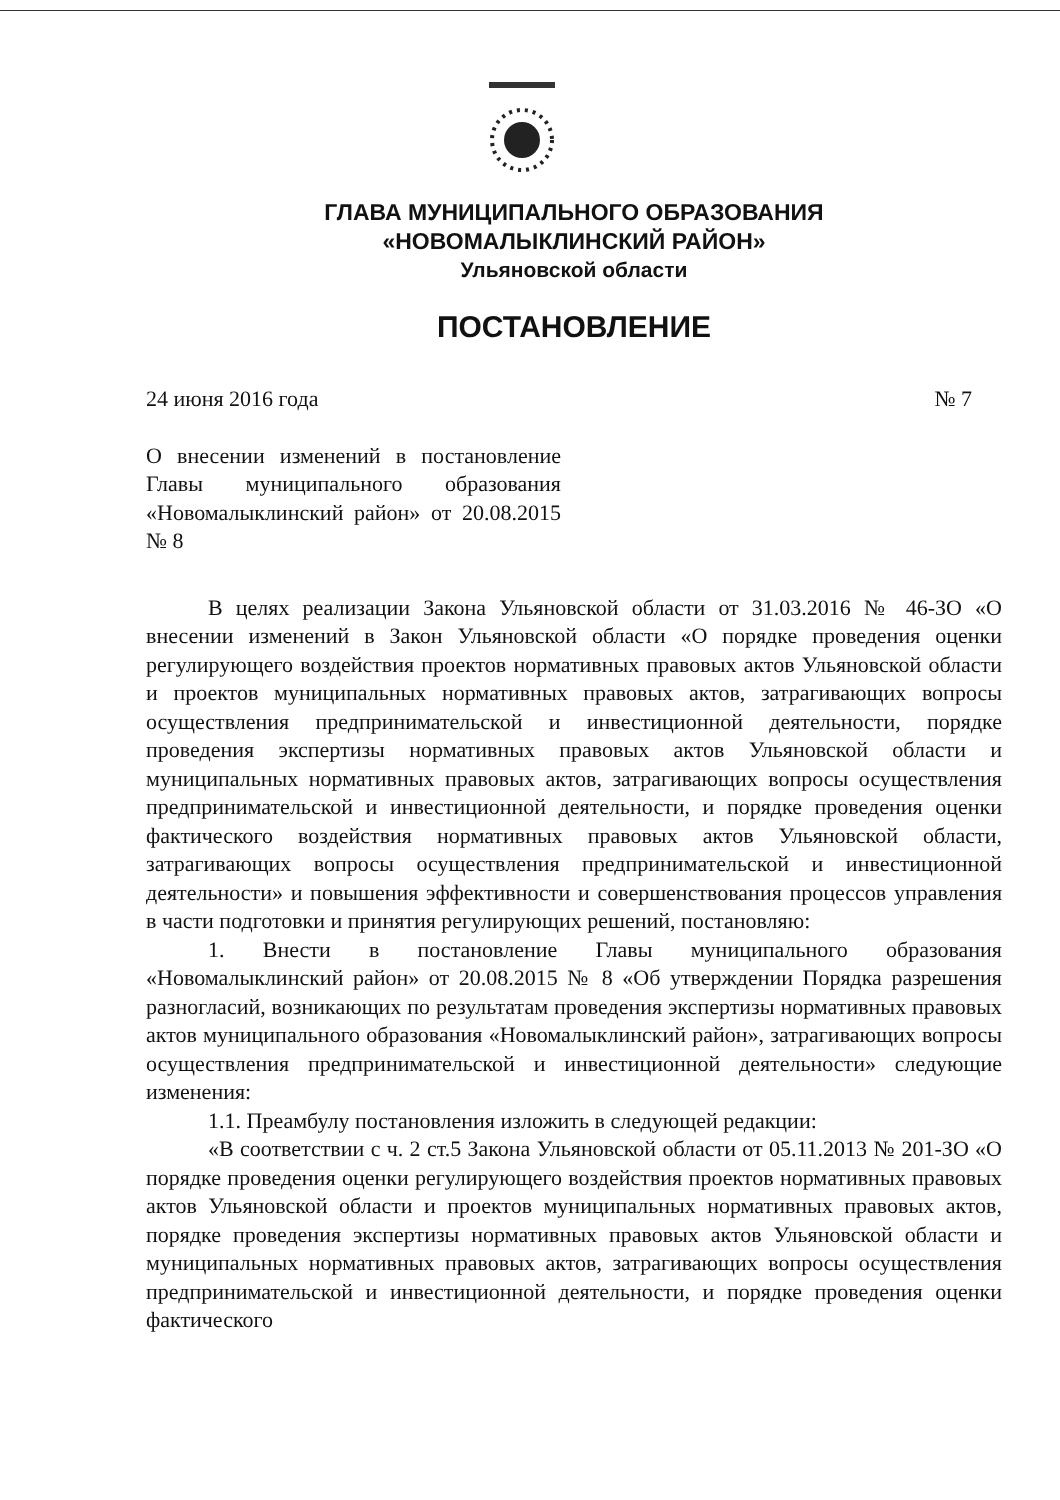ГЛАВА МУНИЦИПАЛЬНОГО ОБРАЗОВАНИЯ
«НОВОМАЛЫКЛИНСКИЙ РАЙОН»
Ульяновской области
ПОСТАНОВЛЕНИЕ
24 июня 2016 года № 7
О внесении изменений в постановление Главы муниципального образования «Новомалыклинский район» от 20.08.2015 № 8
В целях реализации Закона Ульяновской области от 31.03.2016 № 46-ЗО «О внесении изменений в Закон Ульяновской области «О порядке проведения оценки регулирующего воздействия проектов нормативных правовых актов Ульяновской области и проектов муниципальных нормативных правовых актов, затрагивающих вопросы осуществления предпринимательской и инвестиционной деятельности, порядке проведения экспертизы нормативных правовых актов Ульяновской области и муниципальных нормативных правовых актов, затрагивающих вопросы осуществления предпринимательской и инвестиционной деятельности, и порядке проведения оценки фактического воздействия нормативных правовых актов Ульяновской области, затрагивающих вопросы осуществления предпринимательской и инвестиционной деятельности» и повышения эффективности и совершенствования процессов управления в части подготовки и принятия регулирующих решений, постановляю:
1. Внести в постановление Главы муниципального образования «Новомалыклинский район» от 20.08.2015 № 8 «Об утверждении Порядка разрешения разногласий, возникающих по результатам проведения экспертизы нормативных правовых актов муниципального образования «Новомалыклинский район», затрагивающих вопросы осуществления предпринимательской и инвестиционной деятельности» следующие изменения:
1.1. Преамбулу постановления изложить в следующей редакции:
«В соответствии с ч. 2 ст.5 Закона Ульяновской области от 05.11.2013 № 201-ЗО «О порядке проведения оценки регулирующего воздействия проектов нормативных правовых актов Ульяновской области и проектов муниципальных нормативных правовых актов, порядке проведения экспертизы нормативных правовых актов Ульяновской области и муниципальных нормативных правовых актов, затрагивающих вопросы осуществления предпринимательской и инвестиционной деятельности, и порядке проведения оценки фактического